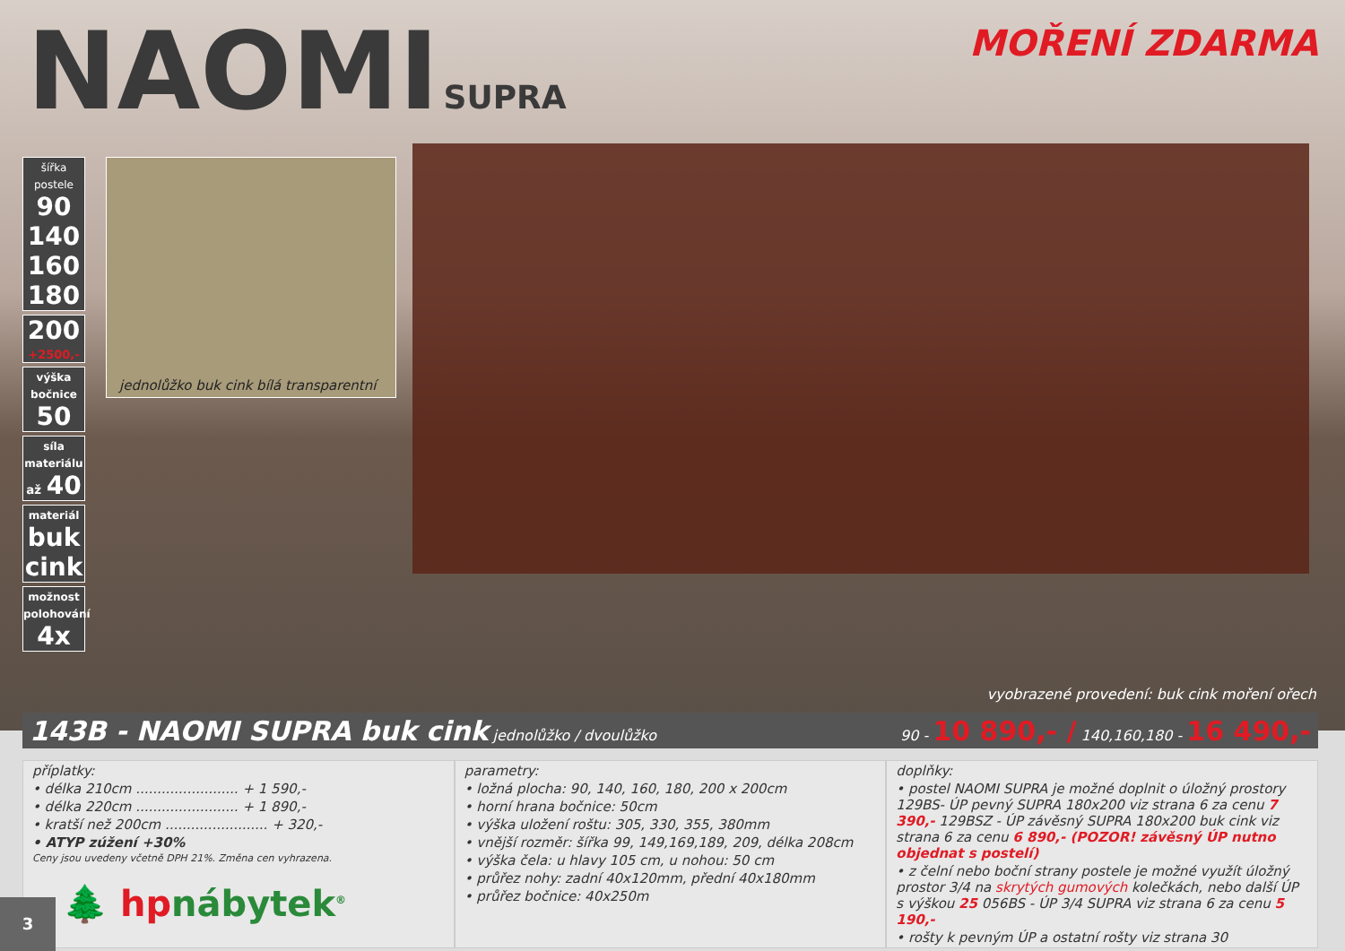NAOMI SUPRA
MOŘENÍ ZDARMA
šířka postele
90
140
160
180
200
+2500,-
výška bočnice
50
síla materiálu
až 40
materiál
buk cink
možnost polohování
4x
jednolůžko buk cink bílá transparentní
vyobrazené provedení: buk cink moření ořech
143B - NAOMI SUPRA buk cink jednolůžko / dvoulůžko 90 - 10 890,- / 140,160,180 - 16 490,-
příplatky:
• délka 210cm ........................ + 1 590,-
• délka 220cm ........................ + 1 890,-
• kratší než 200cm ........................ + 320,-
• ATYP zúžení +30%
Ceny jsou uvedeny včetně DPH 21%. Změna cen vyhrazena.
parametry:
• ložná plocha: 90, 140, 160, 180, 200 x 200cm
• horní hrana bočnice: 50cm
• výška uložení roštu: 305, 330, 355, 380mm
• vnější rozměr: šířka 99, 149,169,189, 209, délka 208cm
• výška čela: u hlavy 105 cm, u nohou: 50 cm
• průřez nohy: zadní 40x120mm, přední 40x180mm
• průřez bočnice: 40x250m
doplňky:
• postel NAOMI SUPRA je možné doplnit o úložný prostory 129BS- ÚP pevný SUPRA 180x200 viz strana 6 za cenu 7 390,- 129BSZ - ÚP závěsný SUPRA 180x200 buk cink viz strana 6 za cenu 6 890,- (POZOR! závěsný ÚP nutno objednat s postelí)
• z čelní nebo boční strany postele je možné využít úložný prostor 3/4 na skrytých gumových kolečkách, nebo další ÚP s výškou 25 056BS - ÚP 3/4 SUPRA viz strana 6 za cenu 5 190,-
• rošty k pevným ÚP a ostatní rošty viz strana 30
🌲 hpnábytek<sup>®</sup>
3